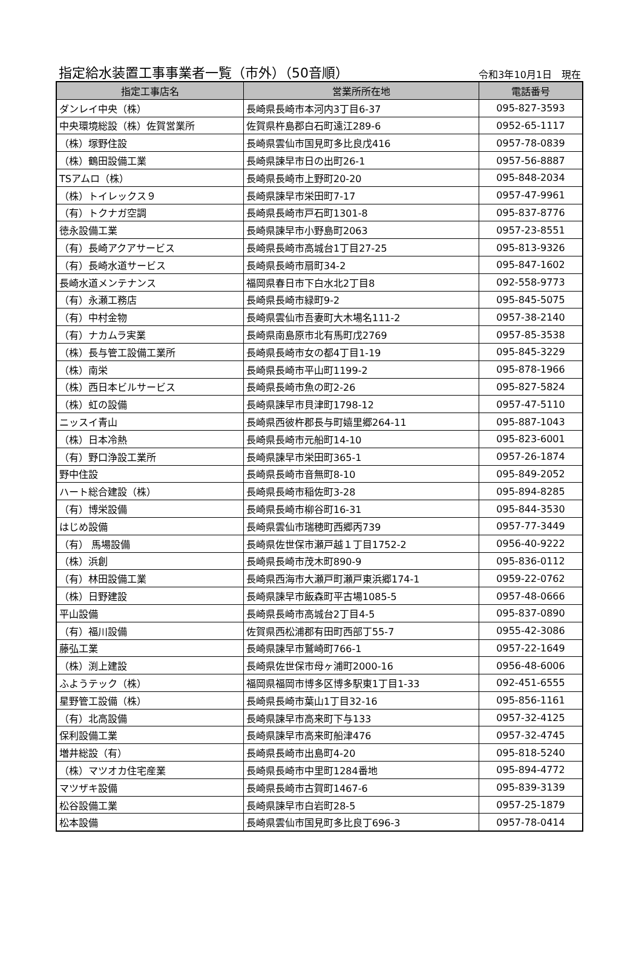指定給水装置工事事業者一覧（市外）（50音順） 令和3年10月1日　現在
| 指定工事店名 | 営業所所在地 | 電話番号 |
| --- | --- | --- |
| ダンレイ中央（株） | 長崎県長崎市本河内3丁目6-37 | 095-827-3593 |
| 中央環境総設（株）佐賀営業所 | 佐賀県杵島郡白石町遠江289-6 | 0952-65-1117 |
| （株）塚野住設 | 長崎県雲仙市国見町多比良戊416 | 0957-78-0839 |
| （株）鶴田設備工業 | 長崎県諫早市日の出町26-1 | 0957-56-8887 |
| TSアムロ（株） | 長崎県長崎市上野町20-20 | 095-848-2034 |
| （株）トイレックス９ | 長崎県諫早市栄田町7-17 | 0957-47-9961 |
| （有）トクナガ空調 | 長崎県長崎市戸石町1301-8 | 095-837-8776 |
| 徳永設備工業 | 長崎県諫早市小野島町2063 | 0957-23-8551 |
| （有）長崎アクアサービス | 長崎県長崎市高城台1丁目27-25 | 095-813-9326 |
| （有）長崎水道サービス | 長崎県長崎市扇町34-2 | 095-847-1602 |
| 長崎水道メンテナンス | 福岡県春日市下白水北2丁目8 | 092-558-9773 |
| （有）永瀬工務店 | 長崎県長崎市緑町9-2 | 095-845-5075 |
| （有）中村金物 | 長崎県雲仙市吾妻町大木場名111-2 | 0957-38-2140 |
| （有）ナカムラ実業 | 長崎県南島原市北有馬町戊2769 | 0957-85-3538 |
| （株）長与管工設備工業所 | 長崎県長崎市女の都4丁目1-19 | 095-845-3229 |
| （株）南栄 | 長崎県長崎市平山町1199-2 | 095-878-1966 |
| （株）西日本ビルサービス | 長崎県長崎市魚の町2-26 | 095-827-5824 |
| （株）虹の設備 | 長崎県諫早市貝津町1798-12 | 0957-47-5110 |
| ニッスイ青山 | 長崎県西彼杵郡長与町嬉里郷264-11 | 095-887-1043 |
| （株）日本冷熱 | 長崎県長崎市元船町14-10 | 095-823-6001 |
| （有）野口浄設工業所 | 長崎県諫早市栄田町365-1 | 0957-26-1874 |
| 野中住設 | 長崎県長崎市音無町8-10 | 095-849-2052 |
| ハート総合建設（株） | 長崎県長崎市稲佐町3-28 | 095-894-8285 |
| （有）博栄設備 | 長崎県長崎市柳谷町16-31 | 095-844-3530 |
| はじめ設備 | 長崎県雲仙市瑞穂町西郷丙739 | 0957-77-3449 |
| （有） 馬場設備 | 長崎県佐世保市瀬戸越１丁目1752-2 | 0956-40-9222 |
| （株）浜創 | 長崎県長崎市茂木町890-9 | 095-836-0112 |
| （有）林田設備工業 | 長崎県西海市大瀬戸町瀬戸東浜郷174-1 | 0959-22-0762 |
| （株）日野建設 | 長崎県諫早市飯森町平古場1085-5 | 0957-48-0666 |
| 平山設備 | 長崎県長崎市高城台2丁目4-5 | 095-837-0890 |
| （有）福川設備 | 佐賀県西松浦郡有田町西部丁55-7 | 0955-42-3086 |
| 藤弘工業 | 長崎県諫早市鷲崎町766-1 | 0957-22-1649 |
| （株）渕上建設 | 長崎県佐世保市母ヶ浦町2000-16 | 0956-48-6006 |
| ふようテック（株） | 福岡県福岡市博多区博多駅東1丁目1-33 | 092-451-6555 |
| 星野管工設備（株） | 長崎県長崎市葉山1丁目32-16 | 095-856-1161 |
| （有）北高設備 | 長崎県諫早市高来町下与133 | 0957-32-4125 |
| 保利設備工業 | 長崎県諫早市高来町船津476 | 0957-32-4745 |
| 増井総設（有） | 長崎県長崎市出島町4-20 | 095-818-5240 |
| （株）マツオカ住宅産業 | 長崎県長崎市中里町1284番地 | 095-894-4772 |
| マツザキ設備 | 長崎県長崎市古賀町1467-6 | 095-839-3139 |
| 松谷設備工業 | 長崎県諫早市白岩町28-5 | 0957-25-1879 |
| 松本設備 | 長崎県雲仙市国見町多比良丁696-3 | 0957-78-0414 |